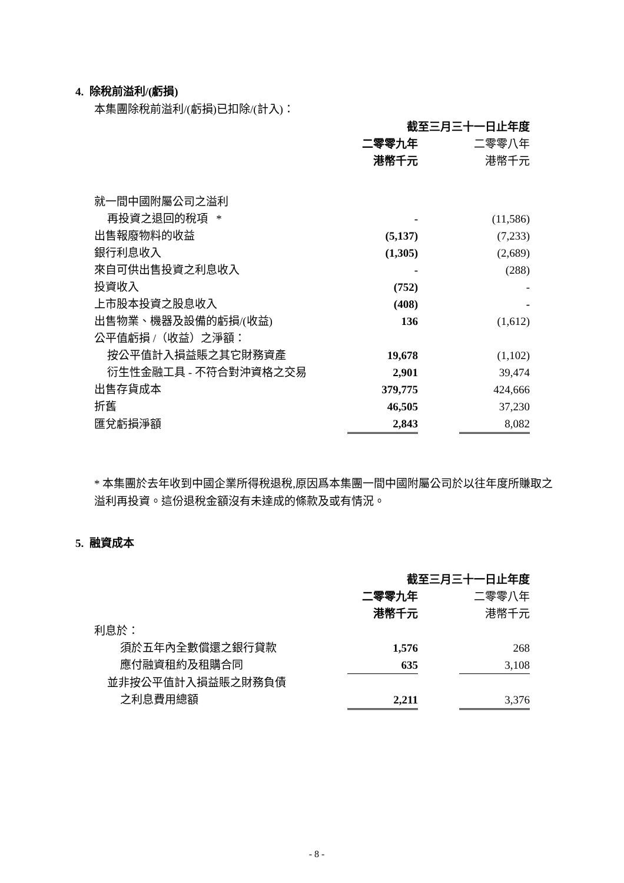4. 除稅前溢利/(虧損)
本集團除稅前溢利/(虧損)已扣除/(計入)：
| | 截至三月三十一日止年度 | | |
| --- | --- | --- | --- |
| | 二零零九年 | | 二零零八年 |
| | 港幣千元 | | 港幣千元 |
| 就一間中國附屬公司之溢利 | | | |
| 再投資之退回的稅項 * | - | | (11,586) |
| 出售報廢物料的收益 | (5,137) | | (7,233) |
| 銀行利息收入 | (1,305) | | (2,689) |
| 來自可供出售投資之利息收入 | - | | (288) |
| 投資收入 | (752) | | - |
| 上市股本投資之股息收入 | (408) | | - |
| 出售物業、機器及設備的虧損/(收益) | 136 | | (1,612) |
| 公平值虧損 /（收益）之淨額： | | | |
| 按公平值計入損益賬之其它財務資產 | 19,678 | | (1,102) |
| 衍生性金融工具 - 不符合對沖資格之交易 | 2,901 | | 39,474 |
| 出售存貨成本 | 379,775 | | 424,666 |
| 折舊 | 46,505 | | 37,230 |
| 匯兌虧損淨額 | 2,843 | | 8,082 |
* 本集團於去年收到中國企業所得稅退稅,原因爲本集團一間中國附屬公司於以往年度所賺取之溢利再投資。這份退稅金額沒有未達成的條款及或有情況。
5. 融資成本
| | 截至三月三十一日止年度 | | |
| --- | --- | --- | --- |
| | 二零零九年 | | 二零零八年 |
| | 港幣千元 | | 港幣千元 |
| 利息於： | | | |
| 須於五年內全數償還之銀行貸款 | 1,576 | | 268 |
| 應付融資租約及租購合同 | 635 | | 3,108 |
| 並非按公平值計入損益賬之財務負債 | | | |
| 之利息費用總額 | 2,211 | | 3,376 |
- 8 -